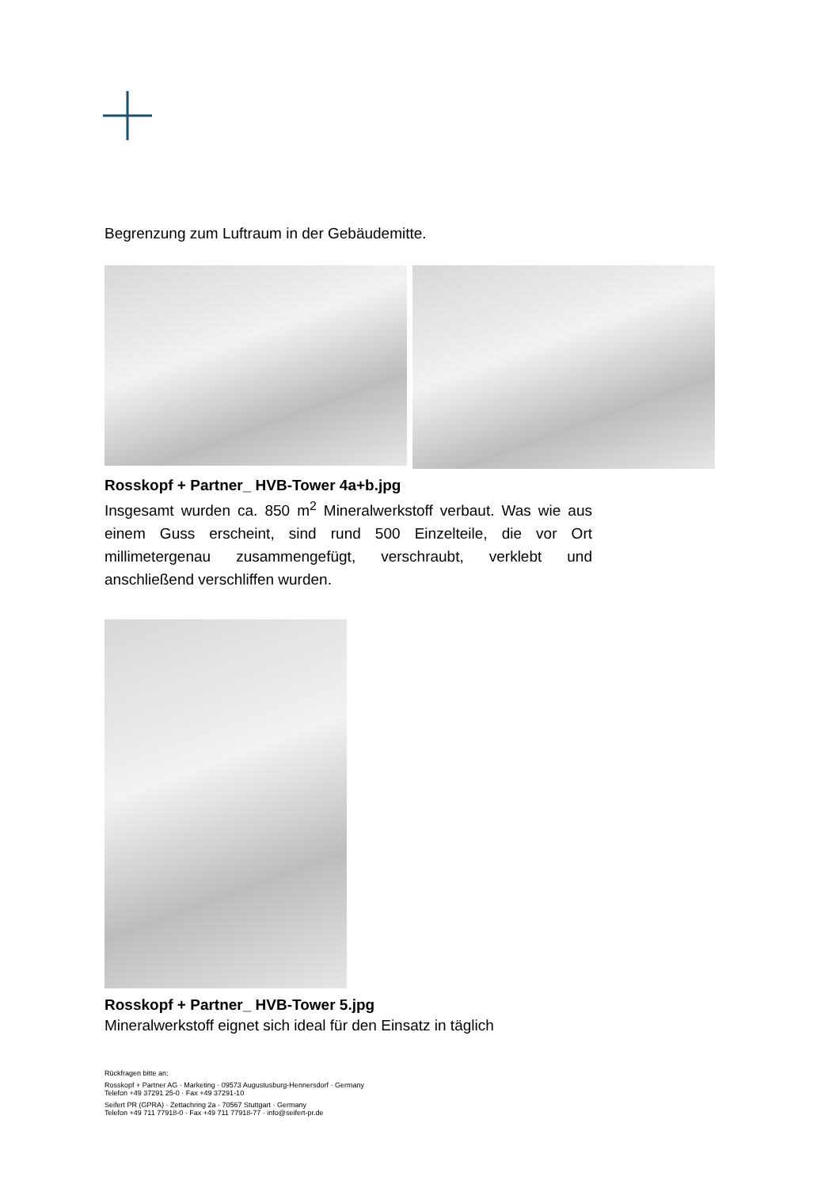Begrenzung zum Luftraum in der Gebäudemitte.
Rosskopf + Partner_ HVB-Tower 4a+b.jpg
Insgesamt wurden ca. 850 m<sup>2</sup> Mineralwerkstoff verbaut. Was wie aus einem Guss erscheint, sind rund 500 Einzelteile, die vor Ort millimetergenau zusammengefügt, verschraubt, verklebt und anschließend verschliffen wurden.
Rosskopf + Partner_ HVB-Tower 5.jpg
Mineralwerkstoff eignet sich ideal für den Einsatz in täglich
Rückfragen bitte an:
Rosskopf + Partner AG · Marketing · 09573 Augustusburg-Hennersdorf · Germany
Telefon +49 37291 25-0 · Fax +49 37291-10
Seifert PR (GPRA) · Zettachring 2a · 70567 Stuttgart · Germany
Telefon +49 711 77918-0 · Fax +49 711 77918-77 · info@seifert-pr.de